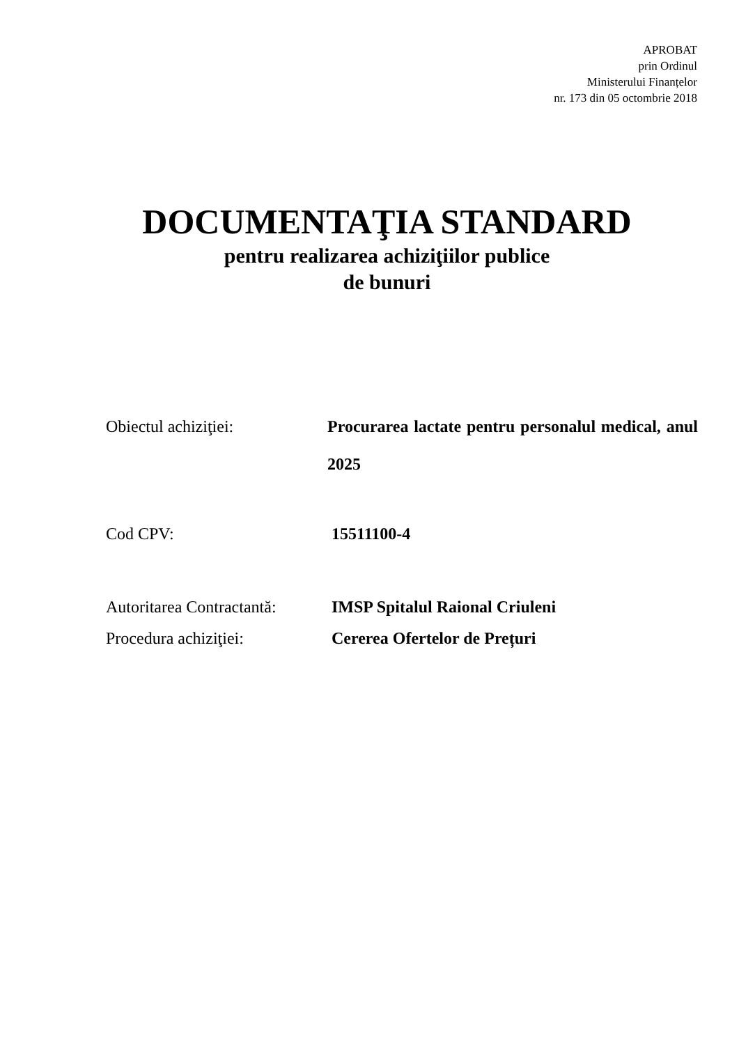APROBAT
prin Ordinul
Ministerului Finanțelor
nr. 173 din 05 octombrie 2018
DOCUMENTAŢIA STANDARD
pentru realizarea achiziţiilor publice
de bunuri
Obiectul achiziţiei: Procurarea lactate pentru personalul medical, anul 2025
Cod CPV: 15511100-4
Autoritarea Contractantă:
IMSP Spitalul Raional Criuleni
Procedura achiziţiei: Cererea Ofertelor de Prețuri